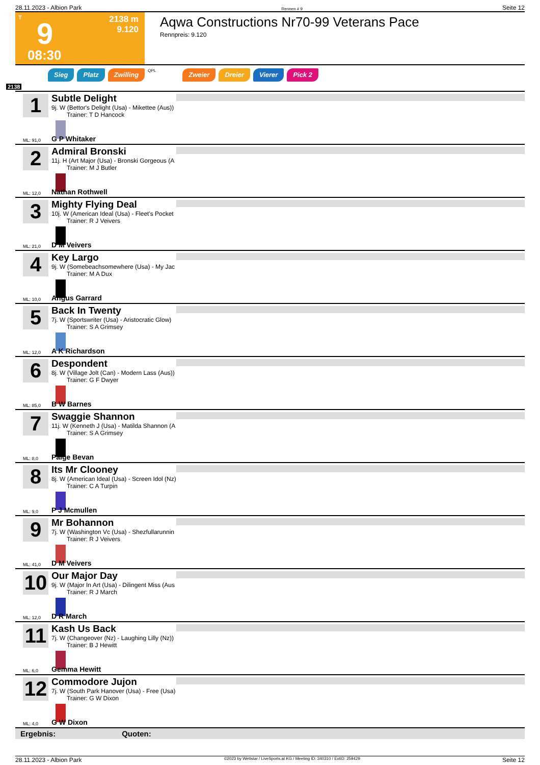28.11.2023 - Albion Park Rennen # 9 Seite 12
T
9
2138 m
9.120
08:30
Aqwa Constructions Nr70-99 Veterans Pace
Rennpreis: 9.120
Sieg Platz Zwilling QPL Zweier Dreier Vierer Pick 2
2138
1
Subtle Delight
9j. W (Bettor's Delight (Usa) - Mikettee (Aus))
Trainer: T D Hancock
ML: 91,0 G P Whitaker
2
Admiral Bronski
11j. H (Art Major (Usa) - Bronski Gorgeous (A
Trainer: M J Butler
ML: 12,0 Nathan Rothwell
3
Mighty Flying Deal
10j. W (American Ideal (Usa) - Fleet's Pocket
Trainer: R J Veivers
ML: 21,0 D M Veivers
4
Key Largo
9j. W (Somebeachsomewhere (Usa) - My Jac
Trainer: M A Dux
ML: 10,0 Angus Garrard
5
Back In Twenty
7j. W (Sportswriter (Usa) - Aristocratic Glow)
Trainer: S A Grimsey
ML: 12,0 A K Richardson
6
Despondent
8j. W (Village Jolt (Can) - Modern Lass (Aus))
Trainer: G F Dwyer
ML: 85,0 B W Barnes
7
Swaggie Shannon
11j. W (Kenneth J (Usa) - Matilda Shannon (A
Trainer: S A Grimsey
ML: 8,0 Paige Bevan
8
Its Mr Clooney
8j. W (American Ideal (Usa) - Screen Idol (Nz)
Trainer: C A Turpin
ML: 9,0 P J Mcmullen
9
Mr Bohannon
7j. W (Washington Vc (Usa) - Shezfullarunnin
Trainer: R J Veivers
ML: 41,0 D M Veivers
10
Our Major Day
9j. W (Major In Art (Usa) - Dilingent Miss (Aus
Trainer: R J March
ML: 12,0 D R March
11
Kash Us Back
7j. W (Changeover (Nz) - Laughing Lilly (Nz))
Trainer: B J Hewitt
ML: 6,0 Gemma Hewitt
12
Commodore Jujon
7j. W (South Park Hanover (Usa) - Free (Usa)
Trainer: G W Dixon
ML: 4,0 G W Dixon
Ergebnis: Quoten:
28.11.2023 - Albion Park ©2023 by Wettstar / LiveSports.at KG / Meeting ID: 340310 / ExtID: 259429 Seite 12